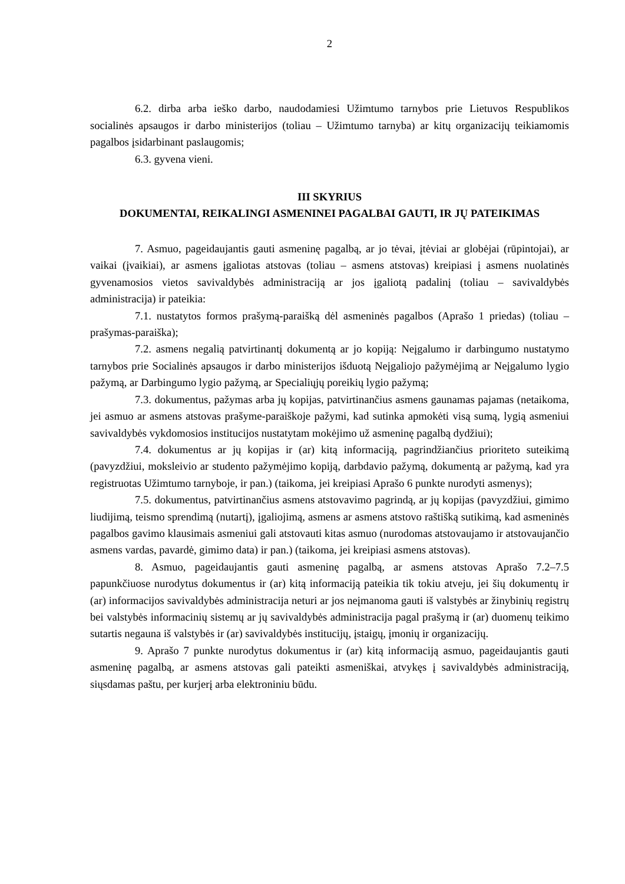2
6.2. dirba arba ieško darbo, naudodamiesi Užimtumo tarnybos prie Lietuvos Respublikos socialinės apsaugos ir darbo ministerijos (toliau – Užimtumo tarnyba) ar kitų organizacijų teikiamomis pagalbos įsidarbinant paslaugomis;
6.3. gyvena vieni.
III SKYRIUS
DOKUMENTAI, REIKALINGI ASMENINEI PAGALBAI GAUTI, IR JŲ PATEIKIMAS
7. Asmuo, pageidaujantis gauti asmeninę pagalbą, ar jo tėvai, įtėviai ar globėjai (rūpintojai), ar vaikai (įvaikiai), ar asmens įgaliotas atstovas (toliau – asmens atstovas) kreipiasi į asmens nuolatinės gyvenamosios vietos savivaldybės administraciją ar jos įgaliotą padalinį (toliau – savivaldybės administracija) ir pateikia:
7.1. nustatytos formos prašymą-paraišką dėl asmeninės pagalbos (Aprašo 1 priedas) (toliau – prašymas-paraiška);
7.2. asmens negalią patvirtinantį dokumentą ar jo kopiją: Neįgalumo ir darbingumo nustatymo tarnybos prie Socialinės apsaugos ir darbo ministerijos išduotą Neįgaliojo pažymėjimą ar Neįgalumo lygio pažymą, ar Darbingumo lygio pažymą, ar Specialiųjų poreikių lygio pažymą;
7.3. dokumentus, pažymas arba jų kopijas, patvirtinančius asmens gaunamas pajamas (netaikoma, jei asmuo ar asmens atstovas prašyme-paraiškoje pažymi, kad sutinka apmokėti visą sumą, lygią asmeniui savivaldybės vykdomosios institucijos nustatytam mokėjimo už asmeninę pagalbą dydžiui);
7.4. dokumentus ar jų kopijas ir (ar) kitą informaciją, pagrindžiančius prioriteto suteikimą (pavyzdžiui, moksleivio ar studento pažymėjimo kopiją, darbdavio pažymą, dokumentą ar pažymą, kad yra registruotas Užimtumo tarnyboje, ir pan.) (taikoma, jei kreipiasi Aprašo 6 punkte nurodyti asmenys);
7.5. dokumentus, patvirtinančius asmens atstovavimo pagrindą, ar jų kopijas (pavyzdžiui, gimimo liudijimą, teismo sprendimą (nutartį), įgaliojimą, asmens ar asmens atstovo raštišką sutikimą, kad asmeninės pagalbos gavimo klausimais asmeniui gali atstovauti kitas asmuo (nurodomas atstovaujamo ir atstovaujančio asmens vardas, pavardė, gimimo data) ir pan.) (taikoma, jei kreipiasi asmens atstovas).
8. Asmuo, pageidaujantis gauti asmeninę pagalbą, ar asmens atstovas Aprašo 7.2–7.5 papunkčiuose nurodytus dokumentus ir (ar) kitą informaciją pateikia tik tokiu atveju, jei šių dokumentų ir (ar) informacijos savivaldybės administracija neturi ar jos neįmanoma gauti iš valstybės ar žinybinių registrų bei valstybės informacinių sistemų ar jų savivaldybės administracija pagal prašymą ir (ar) duomenų teikimo sutartis negauna iš valstybės ir (ar) savivaldybės institucijų, įstaigų, įmonių ir organizacijų.
9. Aprašo 7 punkte nurodytus dokumentus ir (ar) kitą informaciją asmuo, pageidaujantis gauti asmeninę pagalbą, ar asmens atstovas gali pateikti asmeniškai, atvykęs į savivaldybės administraciją, siųsdamas paštu, per kurjerį arba elektroniniu būdu.